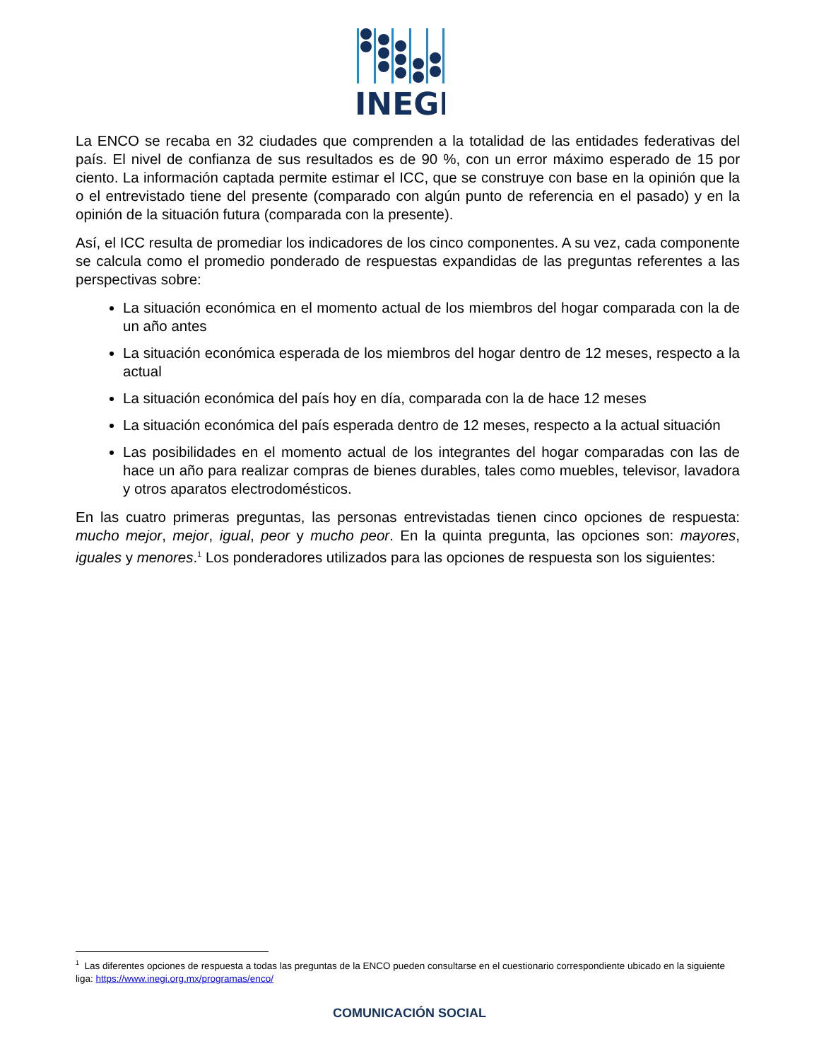INEGI
La ENCO se recaba en 32 ciudades que comprenden a la totalidad de las entidades federativas del país. El nivel de confianza de sus resultados es de 90 %, con un error máximo esperado de 15 por ciento. La información captada permite estimar el ICC, que se construye con base en la opinión que la o el entrevistado tiene del presente (comparado con algún punto de referencia en el pasado) y en la opinión de la situación futura (comparada con la presente).
Así, el ICC resulta de promediar los indicadores de los cinco componentes. A su vez, cada componente se calcula como el promedio ponderado de respuestas expandidas de las preguntas referentes a las perspectivas sobre:
La situación económica en el momento actual de los miembros del hogar comparada con la de un año antes
La situación económica esperada de los miembros del hogar dentro de 12 meses, respecto a la actual
La situación económica del país hoy en día, comparada con la de hace 12 meses
La situación económica del país esperada dentro de 12 meses, respecto a la actual situación
Las posibilidades en el momento actual de los integrantes del hogar comparadas con las de hace un año para realizar compras de bienes durables, tales como muebles, televisor, lavadora y otros aparatos electrodomésticos.
En las cuatro primeras preguntas, las personas entrevistadas tienen cinco opciones de respuesta: mucho mejor, mejor, igual, peor y mucho peor. En la quinta pregunta, las opciones son: mayores, iguales y menores.<sup>1</sup> Los ponderadores utilizados para las opciones de respuesta son los siguientes:
<sup>1</sup> Las diferentes opciones de respuesta a todas las preguntas de la ENCO pueden consultarse en el cuestionario correspondiente ubicado en la siguiente liga: https://www.inegi.org.mx/programas/enco/
COMUNICACIÓN SOCIAL